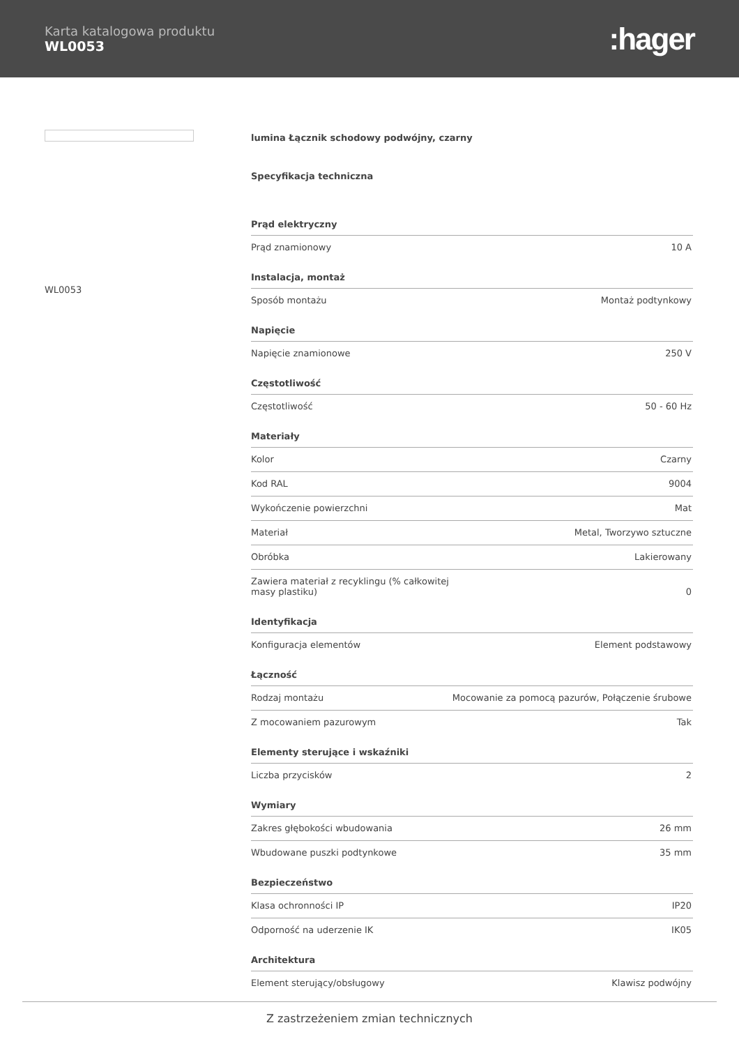Karta katalogowa produktu
WL0053
:hager
WL0053
lumina Łącznik schodowy podwójny, czarny
Specyfikacja techniczna
| Prąd elektryczny | |
| --- | --- |
| Prąd znamionowy | 10 A |
| Instalacja, montaż | |
| Sposób montażu | Montaż podtynkowy |
| Napięcie | |
| Napięcie znamionowe | 250 V |
| Częstotliwość | |
| Częstotliwość | 50 - 60 Hz |
| Materiały | |
| Kolor | Czarny |
| Kod RAL | 9004 |
| Wykończenie powierzchni | Mat |
| Materiał | Metal, Tworzywo sztuczne |
| Obróbka | Lakierowany |
| Zawiera materiał z recyklingu (% całkowitej masy plastiku) | 0 |
| Identyfikacja | |
| Konfiguracja elementów | Element podstawowy |
| Łączność | |
| Rodzaj montażu | Mocowanie za pomocą pazurów, Połączenie śrubowe |
| Z mocowaniem pazurowym | Tak |
| Elementy sterujące i wskaźniki | |
| Liczba przycisków | 2 |
| Wymiary | |
| Zakres głębokości wbudowania | 26 mm |
| Wbudowane puszki podtynkowe | 35 mm |
| Bezpieczeństwo | |
| Klasa ochronności IP | IP20 |
| Odporność na uderzenie IK | IK05 |
| Architektura | |
| Element sterujący/obsługowy | Klawisz podwójny |
Z zastrzeżeniem zmian technicznych